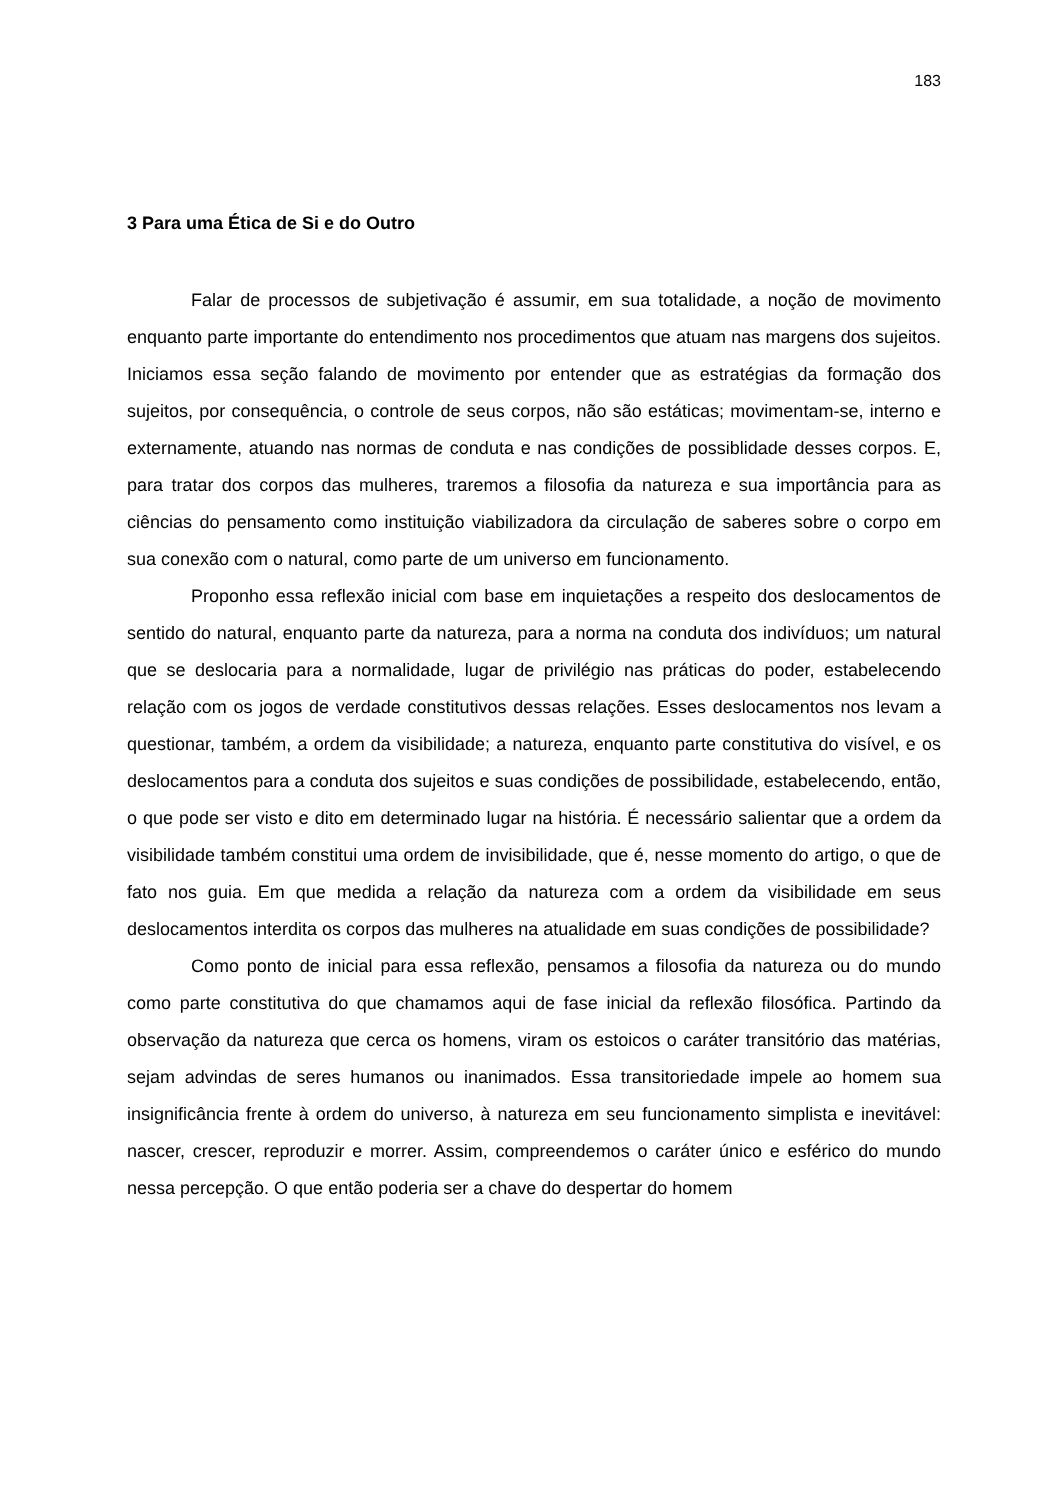183
3 Para uma Ética de Si e do Outro
Falar de processos de subjetivação é assumir, em sua totalidade, a noção de movimento enquanto parte importante do entendimento nos procedimentos que atuam nas margens dos sujeitos. Iniciamos essa seção falando de movimento por entender que as estratégias da formação dos sujeitos, por consequência, o controle de seus corpos, não são estáticas; movimentam-se, interno e externamente, atuando nas normas de conduta e nas condições de possiblidade desses corpos. E, para tratar dos corpos das mulheres, traremos a filosofia da natureza e sua importância para as ciências do pensamento como instituição viabilizadora da circulação de saberes sobre o corpo em sua conexão com o natural, como parte de um universo em funcionamento.
Proponho essa reflexão inicial com base em inquietações a respeito dos deslocamentos de sentido do natural, enquanto parte da natureza, para a norma na conduta dos indivíduos; um natural que se deslocaria para a normalidade, lugar de privilégio nas práticas do poder, estabelecendo relação com os jogos de verdade constitutivos dessas relações. Esses deslocamentos nos levam a questionar, também, a ordem da visibilidade; a natureza, enquanto parte constitutiva do visível, e os deslocamentos para a conduta dos sujeitos e suas condições de possibilidade, estabelecendo, então, o que pode ser visto e dito em determinado lugar na história. É necessário salientar que a ordem da visibilidade também constitui uma ordem de invisibilidade, que é, nesse momento do artigo, o que de fato nos guia. Em que medida a relação da natureza com a ordem da visibilidade em seus deslocamentos interdita os corpos das mulheres na atualidade em suas condições de possibilidade?
Como ponto de inicial para essa reflexão, pensamos a filosofia da natureza ou do mundo como parte constitutiva do que chamamos aqui de fase inicial da reflexão filosófica. Partindo da observação da natureza que cerca os homens, viram os estoicos o caráter transitório das matérias, sejam advindas de seres humanos ou inanimados. Essa transitoriedade impele ao homem sua insignificância frente à ordem do universo, à natureza em seu funcionamento simplista e inevitável: nascer, crescer, reproduzir e morrer. Assim, compreendemos o caráter único e esférico do mundo nessa percepção. O que então poderia ser a chave do despertar do homem